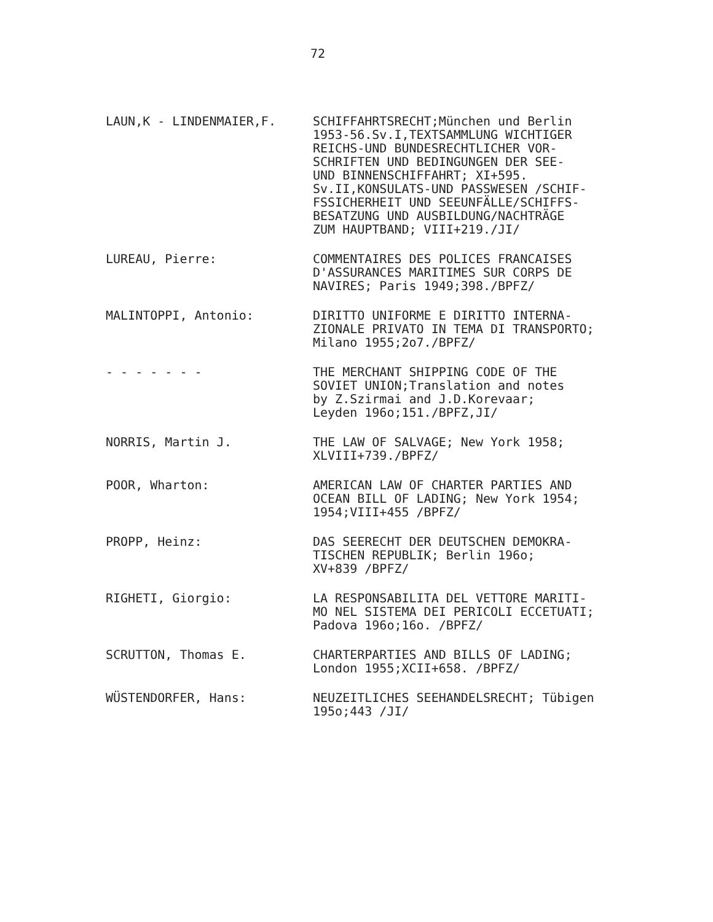72
LAUN,K - LINDENMAIER,F. SCHIFFAHRTSRECHT;München und Berlin
1953-56.Sv.I,TEXTSAMMLUNG WICHTIGER
REICHS-UND BUNDESRECHTLICHER VOR-
SCHRIFTEN UND BEDINGUNGEN DER SEE-
UND BINNENSCHIFFAHRT; XI+595.
Sv.II,KONSULATS-UND PASSWESEN /SCHIF-
FSSICHERHEIT UND SEEUNFÄLLE/SCHIFFS-
BESATZUNG UND AUSBILDUNG/NACHTRÄGE
ZUM HAUPTBAND; VIII+219./JI/
LUREAU, Pierre: COMMENTAIRES DES POLICES FRANCAISES
D'ASSURANCES MARITIMES SUR CORPS DE
NAVIRES; Paris 1949;398./BPFZ/
MALINTOPPI, Antonio: DIRITTO UNIFORME E DIRITTO INTERNA-
ZIONALE PRIVATO IN TEMA DI TRANSPORTO;
Milano 1955;2o7./BPFZ/
- - - - - - - THE MERCHANT SHIPPING CODE OF THE
SOVIET UNION;Translation and notes
by Z.Szirmai and J.D.Korevaar;
Leyden 196o;151./BPFZ,JI/
NORRIS, Martin J. THE LAW OF SALVAGE; New York 1958;
XLVIII+739./BPFZ/
POOR, Wharton: AMERICAN LAW OF CHARTER PARTIES AND
OCEAN BILL OF LADING; New York 1954;
1954;VIII+455 /BPFZ/
PROPP, Heinz: DAS SEERECHT DER DEUTSCHEN DEMOKRA-
TISCHEN REPUBLIK; Berlin 196o;
XV+839 /BPFZ/
RIGHETI, Giorgio: LA RESPONSABILITA DEL VETTORE MARITI-
MO NEL SISTEMA DEI PERICOLI ECCETUATI;
Padova 196o;16o. /BPFZ/
SCRUTTON, Thomas E. CHARTERPARTIES AND BILLS OF LADING;
London 1955;XCII+658. /BPFZ/
WÜSTENDORFER, Hans: NEUZEITLICHES SEEHANDELSRECHT; Tübigen
195o;443 /JI/